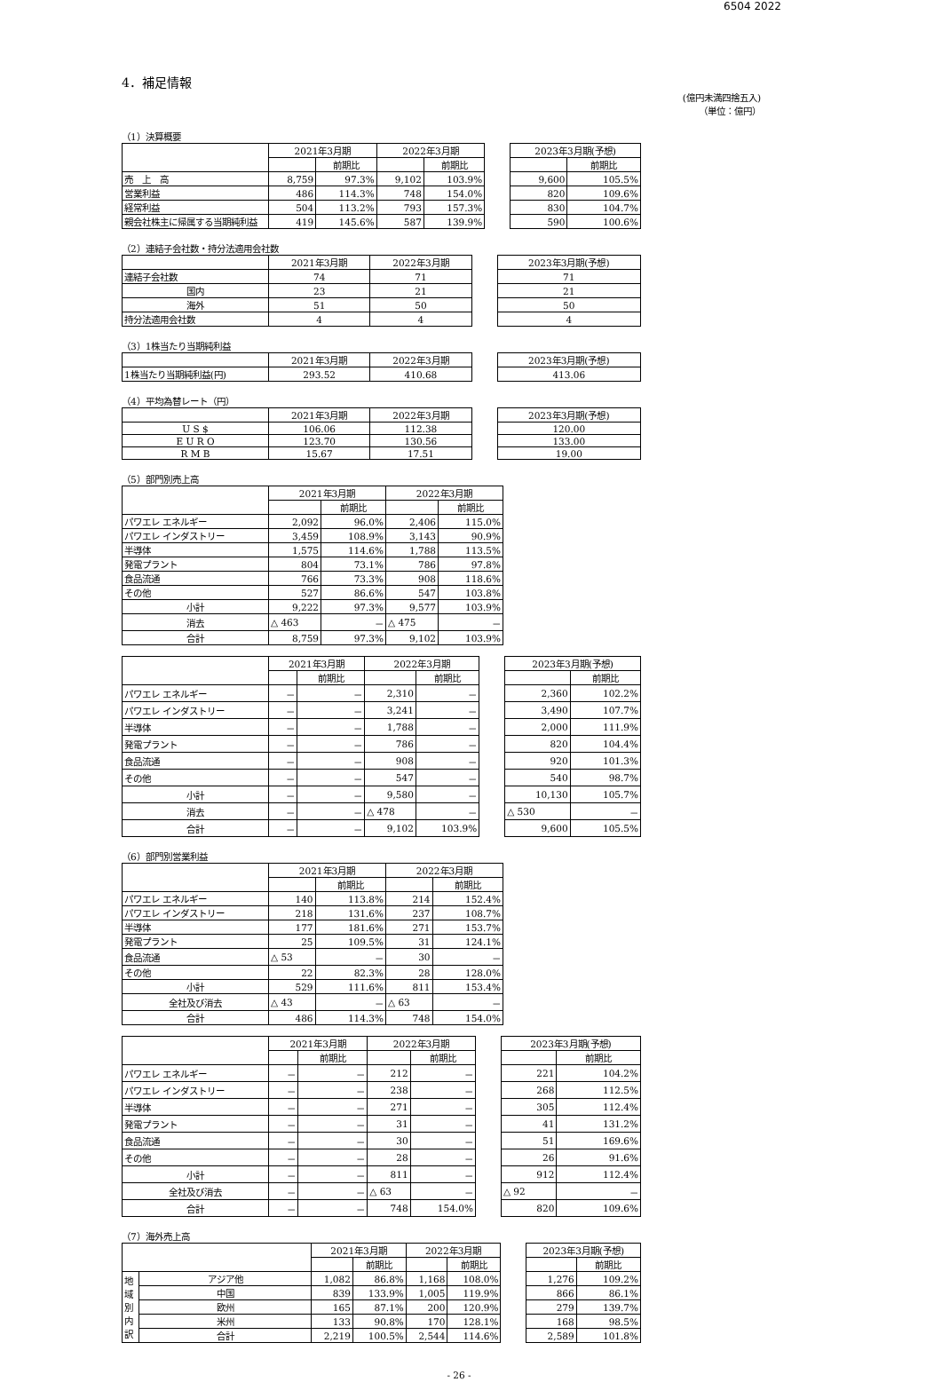6504 2022
4．補足情報
(億円未満四捨五入)
（単位：億円）
（1）決算概要
| | 2021年3月期 | | 2022年3月期 | | | 2023年3月期(予想) | |
| | | 前期比 | | 前期比 | | | 前期比 |
| 売 上 高 | 8,759 | 97.3% | 9,102 | 103.9% | | 9,600 | 105.5% |
| 営業利益 | 486 | 114.3% | 748 | 154.0% | | 820 | 109.6% |
| 経常利益 | 504 | 113.2% | 793 | 157.3% | | 830 | 104.7% |
| 親会社株主に帰属する当期純利益 | 419 | 145.6% | 587 | 139.9% | | 590 | 100.6% |
（2）連結子会社数・持分法適用会社数
| | 2021年3月期 | 2022年3月期 | | 2023年3月期(予想) |
| 連結子会社数 | 74 | 71 | | 71 |
| 国内 | 23 | 21 | | 21 |
| 海外 | 51 | 50 | | 50 |
| 持分法適用会社数 | 4 | 4 | | 4 |
（3）1株当たり当期純利益
| | 2021年3月期 | 2022年3月期 | | 2023年3月期(予想) |
| 1株当たり当期純利益(円) | 293.52 | 410.68 | | 413.06 |
（4）平均為替レート（円）
| | 2021年3月期 | 2022年3月期 | | 2023年3月期(予想) |
| U S $ | 106.06 | 112.38 | | 120.00 |
| E U R O | 123.70 | 130.56 | | 133.00 |
| R M B | 15.67 | 17.51 | | 19.00 |
（5）部門別売上高
| | 2021年3月期 | | 2022年3月期 | |
| --- | --- | --- | --- | --- |
| | | 前期比 | | 前期比 |
| パワエレ エネルギー | 2,092 | 96.0% | 2,406 | 115.0% |
| パワエレ インダストリー | 3,459 | 108.9% | 3,143 | 90.9% |
| 半導体 | 1,575 | 114.6% | 1,788 | 113.5% |
| 発電プラント | 804 | 73.1% | 786 | 97.8% |
| 食品流通 | 766 | 73.3% | 908 | 118.6% |
| その他 | 527 | 86.6% | 547 | 103.8% |
| 小計 | 9,222 | 97.3% | 9,577 | 103.9% |
| 消去 | △ 463 | － | △ 475 | － |
| 合計 | 8,759 | 97.3% | 9,102 | 103.9% |
| | 2021年3月期 | | 2022年3月期 | | | 2023年3月期(予想) | |
| | | 前期比 | | 前期比 | | | 前期比 |
| パワエレ エネルギー | － | － | 2,310 | － | | 2,360 | 102.2% |
| パワエレ インダストリー | － | － | 3,241 | － | | 3,490 | 107.7% |
| 半導体 | － | － | 1,788 | － | | 2,000 | 111.9% |
| 発電プラント | － | － | 786 | － | | 820 | 104.4% |
| 食品流通 | － | － | 908 | － | | 920 | 101.3% |
| その他 | － | － | 547 | － | | 540 | 98.7% |
| 小計 | － | － | 9,580 | － | | 10,130 | 105.7% |
| 消去 | － | － | △ 478 | － | | △ 530 | － |
| 合計 | － | － | 9,102 | 103.9% | | 9,600 | 105.5% |
（6）部門別営業利益
| | 2021年3月期 | | 2022年3月期 | |
| --- | --- | --- | --- | --- |
| | | 前期比 | | 前期比 |
| パワエレ エネルギー | 140 | 113.8% | 214 | 152.4% |
| パワエレ インダストリー | 218 | 131.6% | 237 | 108.7% |
| 半導体 | 177 | 181.6% | 271 | 153.7% |
| 発電プラント | 25 | 109.5% | 31 | 124.1% |
| 食品流通 | △ 53 | － | 30 | － |
| その他 | 22 | 82.3% | 28 | 128.0% |
| 小計 | 529 | 111.6% | 811 | 153.4% |
| 全社及び消去 | △ 43 | － | △ 63 | － |
| 合計 | 486 | 114.3% | 748 | 154.0% |
| | 2021年3月期 | | 2022年3月期 | | | 2023年3月期(予想) | |
| | | 前期比 | | 前期比 | | | 前期比 |
| パワエレ エネルギー | － | － | 212 | － | | 221 | 104.2% |
| パワエレ インダストリー | － | － | 238 | － | | 268 | 112.5% |
| 半導体 | － | － | 271 | － | | 305 | 112.4% |
| 発電プラント | － | － | 31 | － | | 41 | 131.2% |
| 食品流通 | － | － | 30 | － | | 51 | 169.6% |
| その他 | － | － | 28 | － | | 26 | 91.6% |
| 小計 | － | － | 811 | － | | 912 | 112.4% |
| 全社及び消去 | － | － | △ 63 | － | | △ 92 | － |
| 合計 | － | － | 748 | 154.0% | | 820 | 109.6% |
（7）海外売上高
| | | 2021年3月期 | | 2022年3月期 | | | 2023年3月期(予想) | |
| | | | 前期比 | | 前期比 | | | 前期比 |
| 地域別内訳 | アジア他 | 1,082 | 86.8% | 1,168 | 108.0% | | 1,276 | 109.2% |
| | 中国 | 839 | 133.9% | 1,005 | 119.9% | | 866 | 86.1% |
| | 欧州 | 165 | 87.1% | 200 | 120.9% | | 279 | 139.7% |
| | 米州 | 133 | 90.8% | 170 | 128.1% | | 168 | 98.5% |
| | 合計 | 2,219 | 100.5% | 2,544 | 114.6% | | 2,589 | 101.8% |
- 26 -